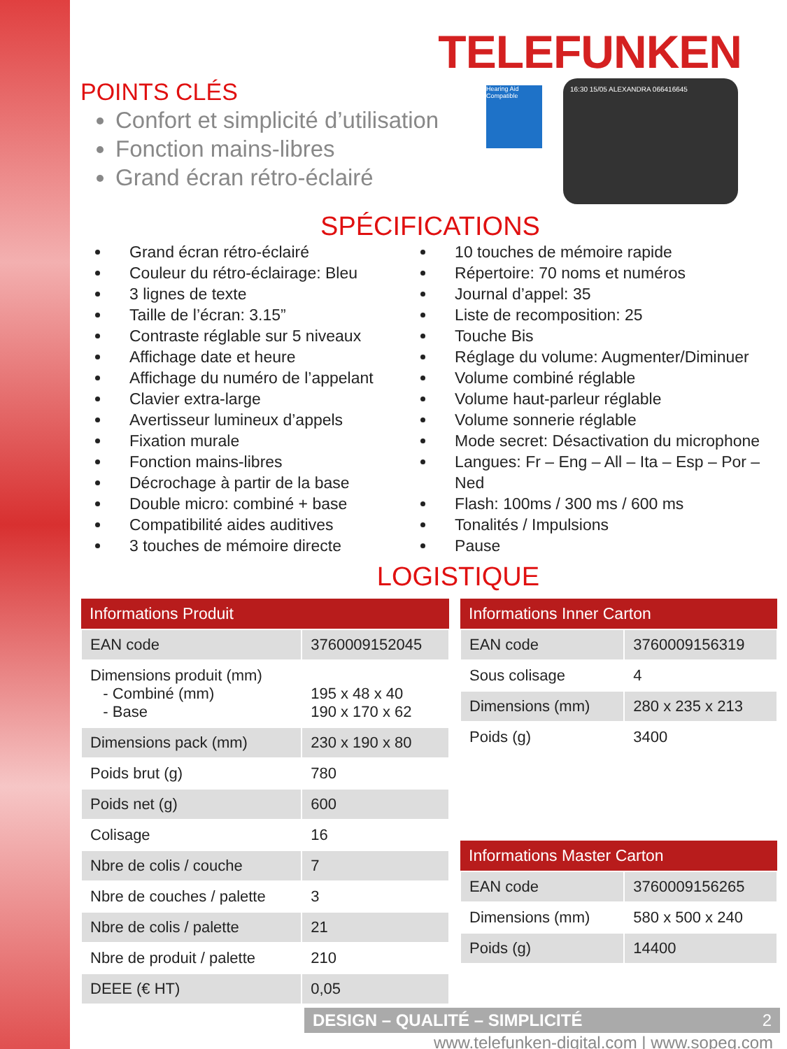TELEFUNKEN
POINTS CLÉS
Confort et simplicité d’utilisation
Fonction mains-libres
Grand écran rétro-éclairé
Hearing Aid Compatible
16:30 15/05 ALEXANDRA 066416645
SPÉCIFICATIONS
Grand écran rétro-éclairé
Couleur du rétro-éclairage: Bleu
3 lignes de texte
Taille de l’écran: 3.15”
Contraste réglable sur 5 niveaux
Affichage date et heure
Affichage du numéro de l’appelant
Clavier extra-large
Avertisseur lumineux d’appels
Fixation murale
Fonction mains-libres
Décrochage à partir de la base
Double micro: combiné + base
Compatibilité aides auditives
3 touches de mémoire directe
10 touches de mémoire rapide
Répertoire: 70 noms et numéros
Journal d’appel: 35
Liste de recomposition: 25
Touche Bis
Réglage du volume: Augmenter/Diminuer
Volume combiné réglable
Volume haut-parleur réglable
Volume sonnerie réglable
Mode secret: Désactivation du microphone
Langues: Fr – Eng – All – Ita – Esp – Por – Ned
Flash: 100ms / 300 ms / 600 ms
Tonalités / Impulsions
Pause
LOGISTIQUE
| Informations Produit | |
| --- | --- |
| EAN code | 3760009152045 |
| Dimensions produit (mm) - Combiné (mm) - Base | 195 x 48 x 40 190 x 170 x 62 |
| Dimensions pack (mm) | 230 x 190 x 80 |
| Poids brut (g) | 780 |
| Poids net (g) | 600 |
| Colisage | 16 |
| Nbre de colis / couche | 7 |
| Nbre de couches / palette | 3 |
| Nbre de colis / palette | 21 |
| Nbre de produit / palette | 210 |
| DEEE (€ HT) | 0,05 |
| Informations Inner Carton | |
| --- | --- |
| EAN code | 3760009156319 |
| Sous colisage | 4 |
| Dimensions (mm) | 280 x 235 x 213 |
| Poids (g) | 3400 |
| Informations Master Carton | |
| --- | --- |
| EAN code | 3760009156265 |
| Dimensions (mm) | 580 x 500 x 240 |
| Poids (g) | 14400 |
DESIGN – QUALITÉ – SIMPLICITÉ 2
www.telefunken-digital.com | www.sopeg.com